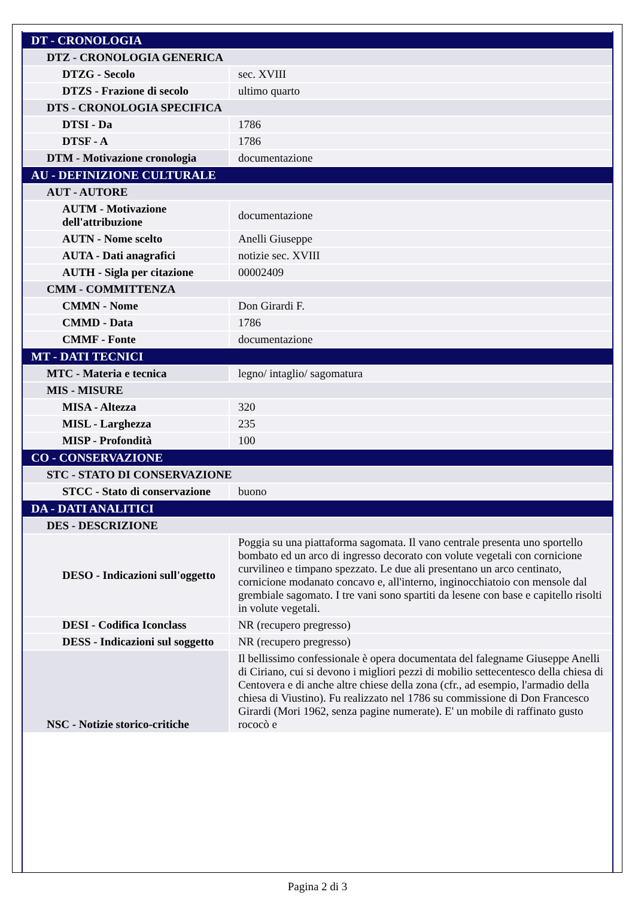| DT - CRONOLOGIA | |
| DTZ - CRONOLOGIA GENERICA | |
| DTZG - Secolo | sec. XVIII |
| DTZS - Frazione di secolo | ultimo quarto |
| DTS - CRONOLOGIA SPECIFICA | |
| DTSI - Da | 1786 |
| DTSF - A | 1786 |
| DTM - Motivazione cronologia | documentazione |
| AU - DEFINIZIONE CULTURALE | |
| AUT - AUTORE | |
| AUTM - Motivazione dell'attribuzione | documentazione |
| AUTN - Nome scelto | Anelli Giuseppe |
| AUTA - Dati anagrafici | notizie sec. XVIII |
| AUTH - Sigla per citazione | 00002409 |
| CMM - COMMITTENZA | |
| CMMN - Nome | Don Girardi F. |
| CMMD - Data | 1786 |
| CMMF - Fonte | documentazione |
| MT - DATI TECNICI | |
| MTC - Materia e tecnica | legno/ intaglio/ sagomatura |
| MIS - MISURE | |
| MISA - Altezza | 320 |
| MISL - Larghezza | 235 |
| MISP - Profondità | 100 |
| CO - CONSERVAZIONE | |
| STC - STATO DI CONSERVAZIONE | |
| STCC - Stato di conservazione | buono |
| DA - DATI ANALITICI | |
| DES - DESCRIZIONE | |
| DESO - Indicazioni sull'oggetto | Poggia su una piattaforma sagomata. Il vano centrale presenta uno sportello bombato ed un arco di ingresso decorato con volute vegetali con cornicione curvilineo e timpano spezzato. Le due ali presentano un arco centinato, cornicione modanato concavo e, all'interno, inginocchiatoio con mensole dal grembiale sagomato. I tre vani sono spartiti da lesene con base e capitello risolti in volute vegetali. |
| DESI - Codifica Iconclass | NR (recupero pregresso) |
| DESS - Indicazioni sul soggetto | NR (recupero pregresso) |
| NSC - Notizie storico-critiche | Il bellissimo confessionale è opera documentata del falegname Giuseppe Anelli di Ciriano, cui si devono i migliori pezzi di mobilio settecentesco della chiesa di Centovera e di anche altre chiese della zona (cfr., ad esempio, l'armadio della chiesa di Viustino). Fu realizzato nel 1786 su commissione di Don Francesco Girardi (Mori 1962, senza pagine numerate). E' un mobile di raffinato gusto rococò e |
Pagina 2 di 3